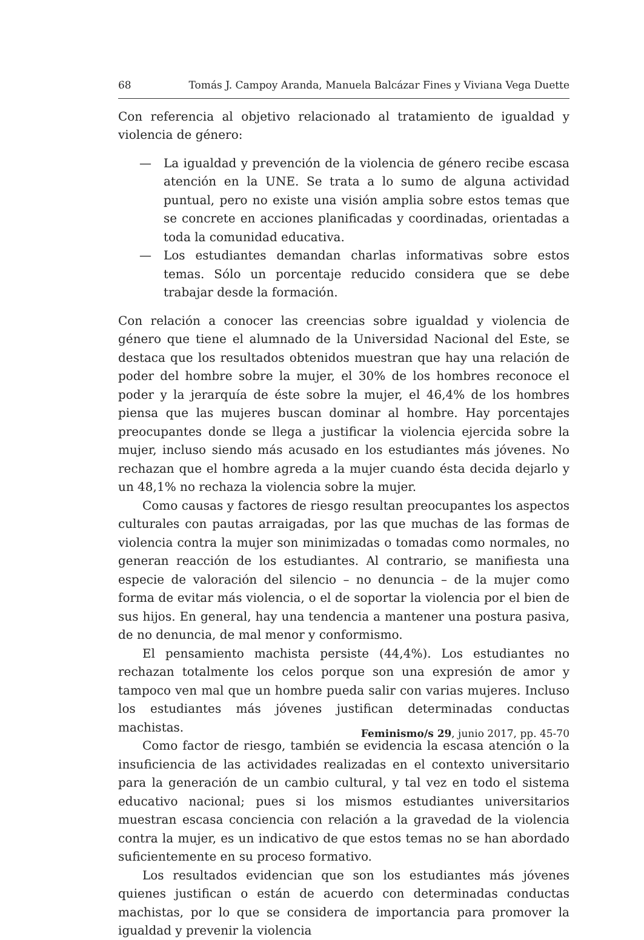68 Tomás J. Campoy Aranda, Manuela Balcázar Fines y Viviana Vega Duette
Con referencia al objetivo relacionado al tratamiento de igualdad y violencia de género:
— La igualdad y prevención de la violencia de género recibe escasa atención en la UNE. Se trata a lo sumo de alguna actividad puntual, pero no existe una visión amplia sobre estos temas que se concrete en acciones planificadas y coordinadas, orientadas a toda la comunidad educativa.
— Los estudiantes demandan charlas informativas sobre estos temas. Sólo un porcentaje reducido considera que se debe trabajar desde la formación.
Con relación a conocer las creencias sobre igualdad y violencia de género que tiene el alumnado de la Universidad Nacional del Este, se destaca que los resultados obtenidos muestran que hay una relación de poder del hombre sobre la mujer, el 30% de los hombres reconoce el poder y la jerarquía de éste sobre la mujer, el 46,4% de los hombres piensa que las mujeres buscan dominar al hombre. Hay porcentajes preocupantes donde se llega a justificar la violencia ejercida sobre la mujer, incluso siendo más acusado en los estudiantes más jóvenes. No rechazan que el hombre agreda a la mujer cuando ésta decida dejarlo y un 48,1% no rechaza la violencia sobre la mujer.
Como causas y factores de riesgo resultan preocupantes los aspectos culturales con pautas arraigadas, por las que muchas de las formas de violencia contra la mujer son minimizadas o tomadas como normales, no generan reacción de los estudiantes. Al contrario, se manifiesta una especie de valoración del silencio – no denuncia – de la mujer como forma de evitar más violencia, o el de soportar la violencia por el bien de sus hijos. En general, hay una tendencia a mantener una postura pasiva, de no denuncia, de mal menor y conformismo.
El pensamiento machista persiste (44,4%). Los estudiantes no rechazan totalmente los celos porque son una expresión de amor y tampoco ven mal que un hombre pueda salir con varias mujeres. Incluso los estudiantes más jóvenes justifican determinadas conductas machistas.
Como factor de riesgo, también se evidencia la escasa atención o la insuficiencia de las actividades realizadas en el contexto universitario para la generación de un cambio cultural, y tal vez en todo el sistema educativo nacional; pues si los mismos estudiantes universitarios muestran escasa conciencia con relación a la gravedad de la violencia contra la mujer, es un indicativo de que estos temas no se han abordado suficientemente en su proceso formativo.
Los resultados evidencian que son los estudiantes más jóvenes quienes justifican o están de acuerdo con determinadas conductas machistas, por lo que se considera de importancia para promover la igualdad y prevenir la violencia
Feminismo/s 29, junio 2017, pp. 45-70